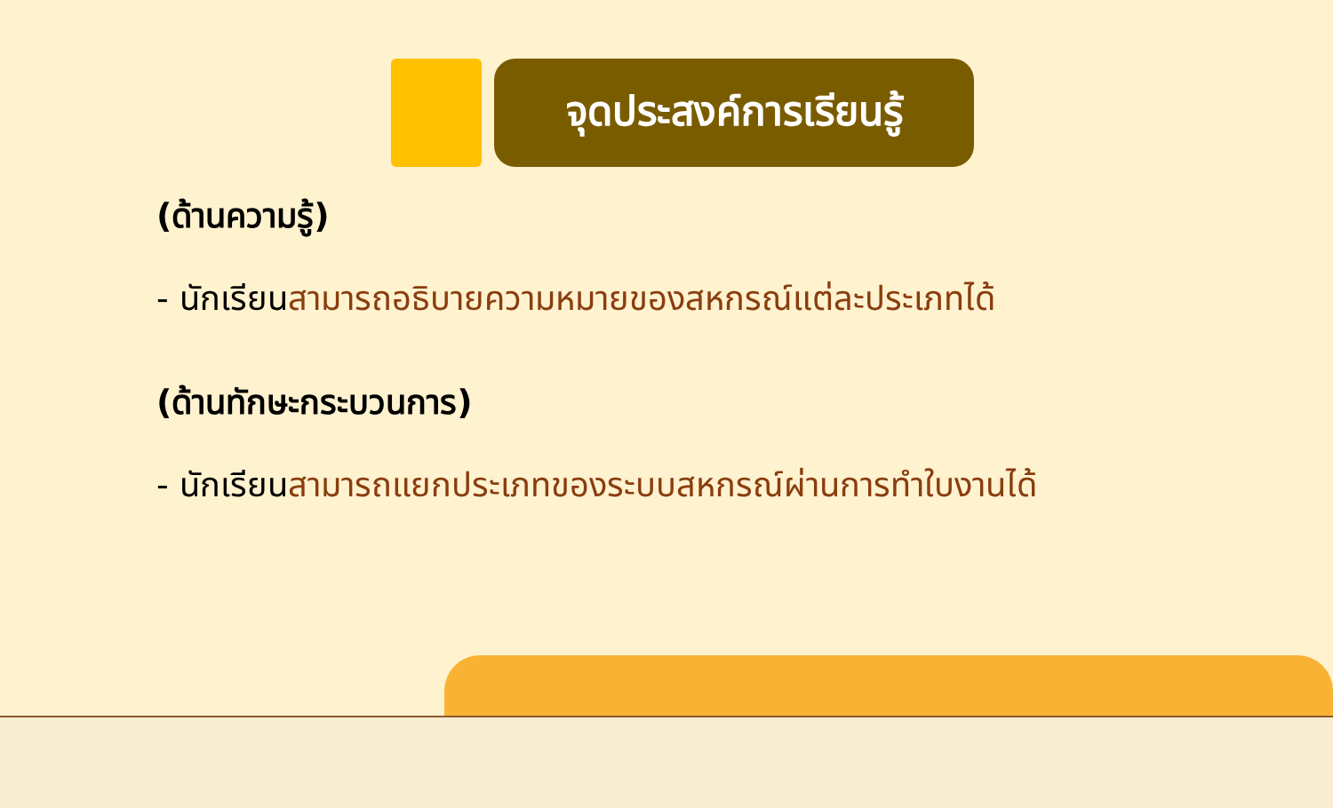จุดประสงค์การเรียนรู้
(ด้านความรู้)
- นักเรียนสามารถอธิบายความหมายของสหกรณ์แต่ละประเภทได้
(ด้านทักษะกระบวนการ)
- นักเรียนสามารถแยกประเภทของระบบสหกรณ์ผ่านการทำใบงานได้